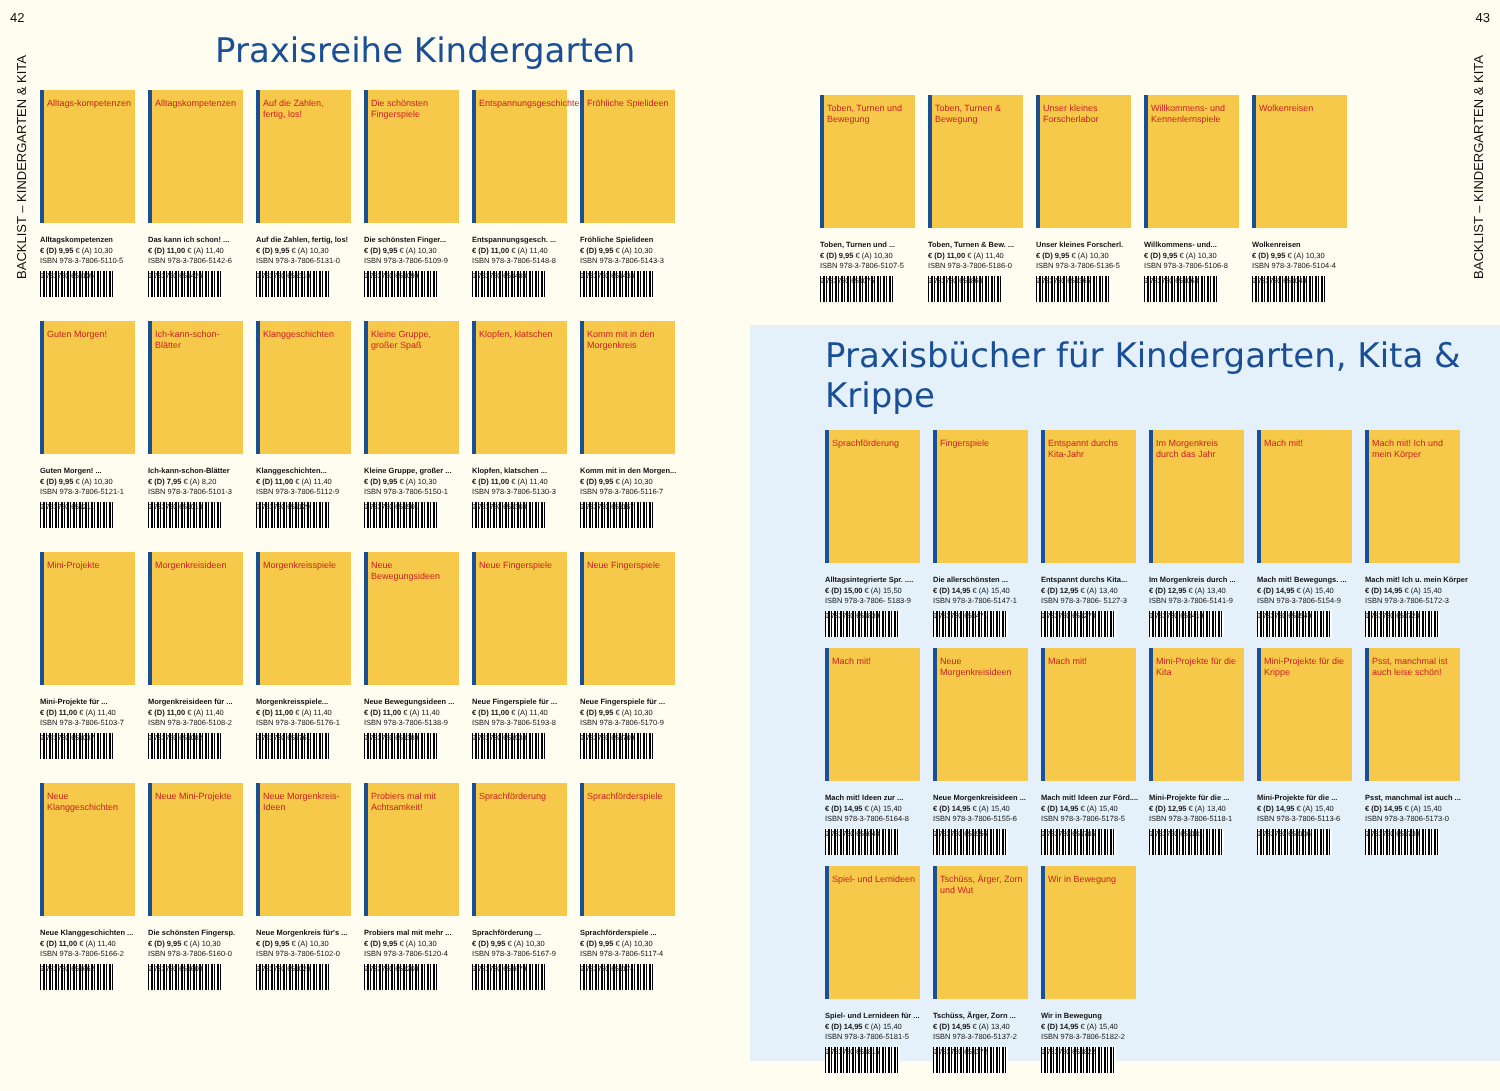42
BACKLIST – KINDERGARTEN & KITA
Praxisreihe Kindergarten
Alltags-kompetenzen
Alltagskompetenzen
€ (D) 9,95 € (A) 10,30
ISBN 978-3-7806-5110-5
9 783780 651105
Alltagskompetenzen
Das kann ich schon! ...
€ (D) 11,00 € (A) 11,40
ISBN 978-3-7806-5142-6
9 783780 651426
Auf die Zahlen, fertig, los!
Auf die Zahlen, fertig, los!
€ (D) 9,95 € (A) 10,30
ISBN 978-3-7806-5131-0
9 783780 651310
Die schönsten Fingerspiele
Die schönsten Finger...
€ (D) 9,95 € (A) 10,30
ISBN 978-3-7806-5109-9
9 783780 651099
Entspannungsgeschichten
Entspannungsgesch. ...
€ (D) 11,00 € (A) 11,40
ISBN 978-3-7806-5148-8
9 783780 651488
Fröhliche Spielideen
Fröhliche Spielideen
€ (D) 9,95 € (A) 10,30
ISBN 978-3-7806-5143-3
9 783780 651433
Guten Morgen!
Guten Morgen! ...
€ (D) 9,95 € (A) 10,30
ISBN 978-3-7806-5121-1
9 783780 651211
Ich-kann-schon-Blätter
Ich-kann-schon-Blätter
€ (D) 7,95 € (A) 8,20
ISBN 978-3-7806-5101-3
9 783780 651013
Klanggeschichten
Klanggeschichten...
€ (D) 11,00 € (A) 11,40
ISBN 978-3-7806-5112-9
9 783780 651129
Kleine Gruppe, großer Spaß
Kleine Gruppe, großer ...
€ (D) 9,95 € (A) 10,30
ISBN 978-3-7806-5150-1
9 783780 651501
Klopfen, klatschen
Klopfen, klatschen ...
€ (D) 11,00 € (A) 11,40
ISBN 978-3-7806-5130-3
9 783780 651303
Komm mit in den Morgenkreis
Komm mit in den Morgen...
€ (D) 9,95 € (A) 10,30
ISBN 978-3-7806-5116-7
9 783780 651167
Mini-Projekte
Mini-Projekte für ...
€ (D) 11,00 € (A) 11,40
ISBN 978-3-7806-5103-7
9 783780 651037
Morgenkreisideen
Morgenkreisideen für ...
€ (D) 11,00 € (A) 11,40
ISBN 978-3-7806-5108-2
9 783780 651082
Morgenkreisspiele
Morgenkreisspiele...
€ (D) 11,00 € (A) 11,40
ISBN 978-3-7806-5176-1
9 783780 651761
Neue Bewegungsideen
Neue Bewegungsideen ...
€ (D) 11,00 € (A) 11,40
ISBN 978-3-7806-5138-9
9 783780 651389
Neue Fingerspiele
Neue Fingerspiele für ...
€ (D) 11,00 € (A) 11,40
ISBN 978-3-7806-5193-8
9 783780 651938
Neue Fingerspiele
Neue Fingerspiele für ...
€ (D) 9,95 € (A) 10,30
ISBN 978-3-7806-5170-9
9 783780 651709
Neue Klanggeschichten
Neue Klanggeschichten ...
€ (D) 11,00 € (A) 11,40
ISBN 978-3-7806-5166-2
9 783780 651662
Neue Mini-Projekte
Die schönsten Fingersp.
€ (D) 9,95 € (A) 10,30
ISBN 978-3-7806-5160-0
9 783780 651600
Neue Morgenkreis-Ideen
Neue Morgenkreis für's ...
€ (D) 9,95 € (A) 10,30
ISBN 978-3-7806-5102-0
9 783780 651020
Probiers mal mit Achtsamkeit!
Probiers mal mit mehr ...
€ (D) 9,95 € (A) 10,30
ISBN 978-3-7806-5120-4
9 783780 651204
Sprachförderung
Sprachförderung ...
€ (D) 9,95 € (A) 10,30
ISBN 978-3-7806-5167-9
9 783780 651679
Sprachförderspiele
Sprachförderspiele ...
€ (D) 9,95 € (A) 10,30
ISBN 978-3-7806-5117-4
9 783780 651174
43
BACKLIST – KINDERGARTEN & KITA
Toben, Turnen und Bewegung
Toben, Turnen und ...
€ (D) 9,95 € (A) 10,30
ISBN 978-3-7806-5107-5
9 783780 651075
Toben, Turnen & Bewegung
Toben, Turnen & Bew. ...
€ (D) 11,00 € (A) 11,40
ISBN 978-3-7806-5186-0
9 783780 651860
Unser kleines Forscherlabor
Unser kleines Forscherl.
€ (D) 9,95 € (A) 10,30
ISBN 978-3-7806-5136-5
9 783780 651365
Willkommens- und Kennenlernspiele
Willkommens- und...
€ (D) 9,95 € (A) 10,30
ISBN 978-3-7806-5106-8
9 783780 651068
Wolkenreisen
Wolkenreisen
€ (D) 9,95 € (A) 10,30
ISBN 978-3-7806-5104-4
9 783780 651044
Praxisbücher für Kindergarten, Kita & Krippe
Sprachförderung
Alltagsintegrierte Spr. ....
€ (D) 15,00 € (A) 15,50
ISBN 978-3-7806- 5183-9
9 783780 651839
Fingerspiele
Die allerschönsten ...
€ (D) 14,95 € (A) 15,40
ISBN 978-3-7806-5147-1
9 783780 651471
Entspannt durchs Kita-Jahr
Entspannt durchs Kita...
€ (D) 12,95 € (A) 13,40
ISBN 978-3-7806- 5127-3
9 783780 651273
Im Morgenkreis durch das Jahr
Im Morgenkreis durch ...
€ (D) 12,95 € (A) 13,40
ISBN 978-3-7806-5141-9
9 783780 651419
Mach mit!
Mach mit! Bewegungs. ...
€ (D) 14,95 € (A) 15,40
ISBN 978-3-7806-5154-9
9 783780 651549
Mach mit! Ich und mein Körper
Mach mit! Ich u. mein Körper
€ (D) 14,95 € (A) 15,40
ISBN 978-3-7806-5172-3
9 783780 651723
Mach mit!
Mach mit! Ideen zur ...
€ (D) 14,95 € (A) 15,40
ISBN 978-3-7806-5164-8
9 783780 651648
Neue Morgenkreisideen
Neue Morgenkreisideen ...
€ (D) 14,95 € (A) 15,40
ISBN 978-3-7806-5155-6
9 783780 651556
Mach mit!
Mach mit! Ideen zur Förd....
€ (D) 14,95 € (A) 15,40
ISBN 978-3-7806-5178-5
9 783780 651785
Mini-Projekte für die Kita
Mini-Projekte für die ...
€ (D) 12,95 € (A) 13,40
ISBN 978-3-7806-5118-1
9 783780 651181
Mini-Projekte für die Krippe
Mini-Projekte für die ...
€ (D) 14,95 € (A) 15,40
ISBN 978-3-7806-5113-6
9 783780 651136
Psst, manchmal ist auch leise schön!
Psst, manchmal ist auch ...
€ (D) 14,95 € (A) 15,40
ISBN 978-3-7806-5173-0
9 783780 651730
Spiel- und Lernideen
Spiel- und Lernideen für ...
€ (D) 14,95 € (A) 15,40
ISBN 978-3-7806-5181-5
9 783780 651815
Tschüss, Ärger, Zorn und Wut
Tschüss, Ärger, Zorn ...
€ (D) 14,95 € (A) 13,40
ISBN 978-3-7806-5137-2
9 783780 651372
Wir in Bewegung
Wir in Bewegung
€ (D) 14,95 € (A) 15,40
ISBN 978-3-7806-5182-2
9 783780 651822